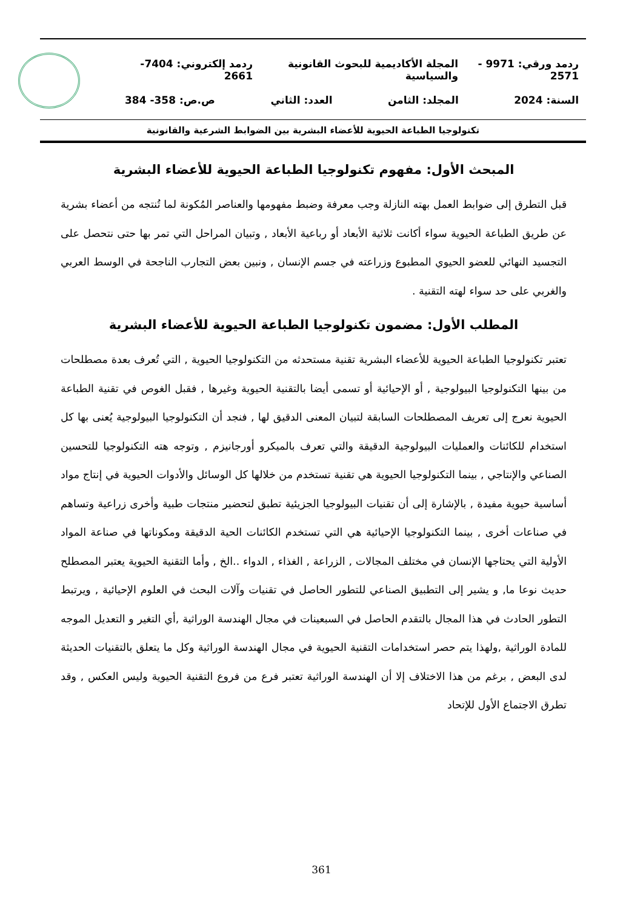ردمد ورقي: 9971 - 2571 المجلة الأكاديمية للبحوث القانونية والسياسية ردمد إلكتروني: 7404-2661
السنة: 2024 المجلد: الثامن العدد: الثاني ص.ص: 358- 384
تكنولوجيا الطباعة الحيوية للأعضاء البشرية بين الضوابط الشرعية والقانونية
المبحث الأول: مفهوم تكنولوجيا الطباعة الحيوية للأعضاء البشرية
قبل التطرق إلى ضوابط العمل بهته النازلة وجب معرفة وضبط مفهومها والعناصر المُكونة لما تُنتجه من أعضاء بشرية عن طريق الطباعة الحيوية سواء أكانت ثلاثية الأبعاد أو رباعية الأبعاد , وتبيان المراحل التي تمر بها حتى نتحصل على التجسيد النهائي للعضو الحيوي المطبوع وزراعته في جسم الإنسان , ونبين بعض التجارب الناجحة في الوسط العربي والغربي على حد سواء لهته التقنية .
المطلب الأول: مضمون تكنولوجيا الطباعة الحيوية للأعضاء البشرية
تعتبر تكنولوجيا الطباعة الحيوية للأعضاء البشرية تقنية مستحدثه من التكنولوجيا الحيوية , التي تُعرف بعدة مصطلحات من بينها التكنولوجيا البيولوجية , أو الإحيائية أو تسمى أيضا بالتقنية الحيوية وغيرها , فقبل الغوص في تقنية الطباعة الحيوية نعرج إلى تعريف المصطلحات السابقة لتبيان المعنى الدقيق لها , فنجد أن التكنولوجيا البيولوجية يُعنى بها كل استخدام للكائنات والعمليات البيولوجية الدقيقة والتي تعرف بالميكرو أورجانيزم , وتوجه هته التكنولوجيا للتحسين الصناعي والإنتاجي , بينما التكنولوجيا الحيوية هي تقنية تستخدم من خلالها كل الوسائل والأدوات الحيوية في إنتاج مواد أساسية حيوية مفيدة , بالإشارة إلى أن تقنيات البيولوجيا الجزيئية تطبق لتحضير منتجات طبية وأخرى زراعية وتساهم في صناعات أخرى , بينما التكنولوجيا الإحيائية هي التي تستخدم الكائنات الحية الدقيقة ومكوناتها في صناعة المواد الأولية التي يحتاجها الإنسان في مختلف المجالات , الزراعة , الغذاء , الدواء ..الخ , وأما التقنية الحيوية يعتبر المصطلح حديث نوعا ما, و يشير إلى التطبيق الصناعي للتطور الحاصل في تقنيات وآلات البحث في العلوم الإحيائية , ويرتبط التطور الحادث في هذا المجال بالتقدم الحاصل في السبعينات في مجال الهندسة الوراثية ,أي التغير و التعديل الموجه للمادة الوراثية ,ولهذا يتم حصر استخدامات التقنية الحيوية في مجال الهندسة الوراثية وكل ما يتعلق بالتقنيات الحديثة لدى البعض , برغم من هذا الاختلاف إلا أن الهندسة الوراثية تعتبر فرع من فروع التقنية الحيوية وليس العكس , وقد تطرق الاجتماع الأول للإتحاد
361